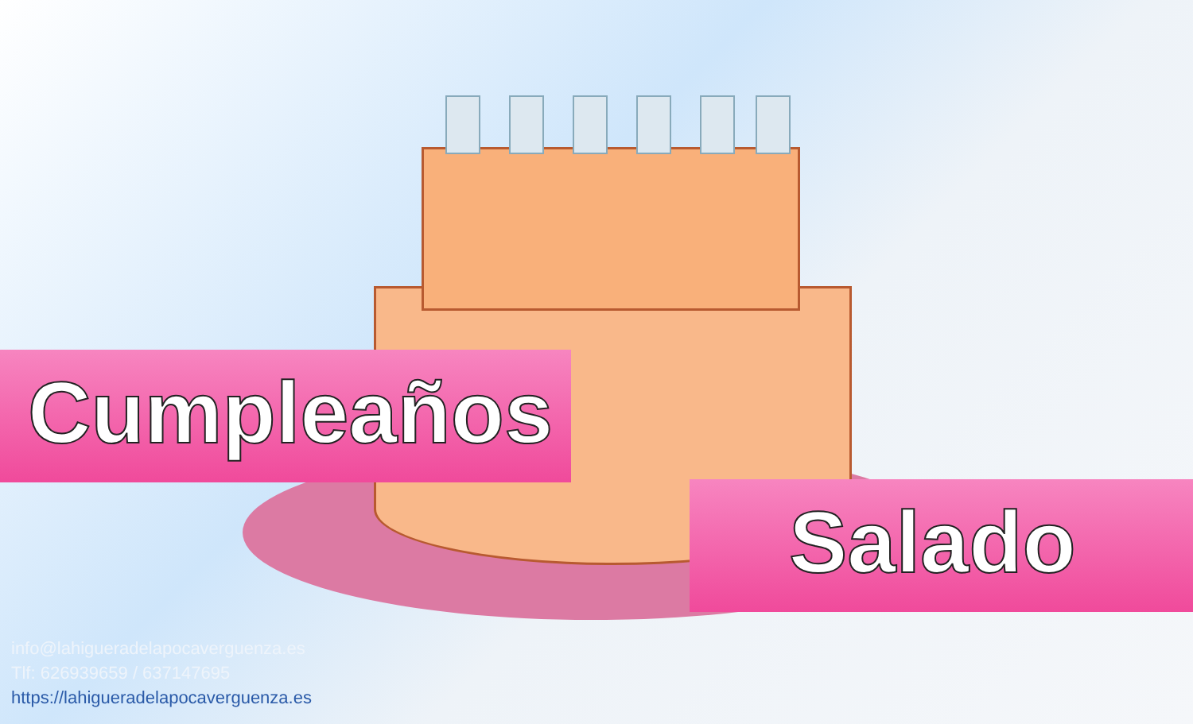Cumpleaños
Salado
info@lahigueradelapocaverguenza.es
Tlf: 626939659 / 637147695
https://lahigueradelapocaverguenza.es